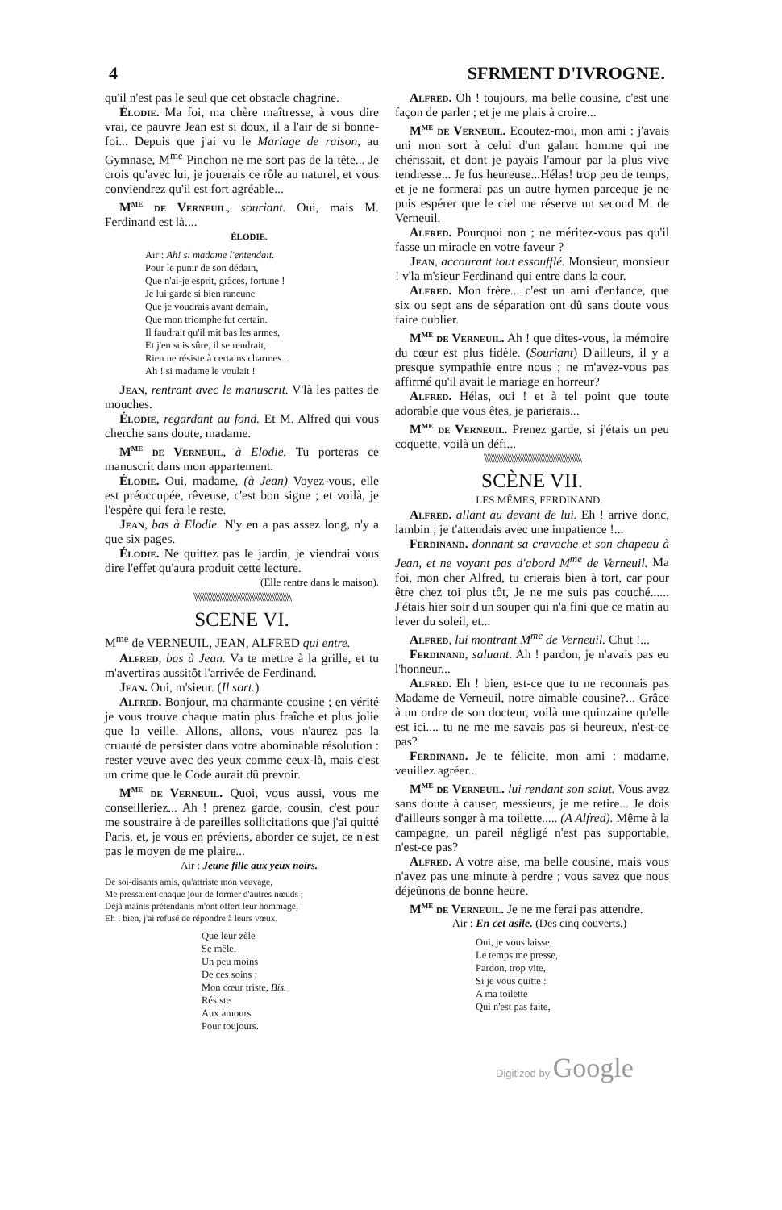4 SFRMENT D'IVROGNE.
qu'il n'est pas le seul que cet obstacle chagrine.
Élodie. Ma foi, ma chère maîtresse, à vous dire vrai, ce pauvre Jean est si doux, il a l'air de si bonne-foi... Depuis que j'ai vu le Mariage de raison, au Gymnase, M<sup>me</sup> Pinchon ne me sort pas de la tête... Je crois qu'avec lui, je jouerais ce rôle au naturel, et vous conviendrez qu'il est fort agréable...
M<sup>me</sup> de Verneuil, souriant. Oui, mais M. Ferdinand est là....
ÉLODIE.
Air : Ah! si madame l'entendait.
Pour le punir de son dédain,
Que n'ai-je esprit, grâces, fortune !
Je lui garde si bien rancune
Que je voudrais avant demain,
Que mon triomphe fut certain.
Il faudrait qu'il mit bas les armes,
Et j'en suis sûre, il se rendrait,
Rien ne résiste à certains charmes...
Ah ! si madame le voulait !
Jean, rentrant avec le manuscrit. V'là les pattes de mouches.
Élodie, regardant au fond. Et M. Alfred qui vous cherche sans doute, madame.
M<sup>me</sup> de Verneuil, à Elodie. Tu porteras ce manuscrit dans mon appartement.
Élodie. Oui, madame, (à Jean) Voyez-vous, elle est préoccupée, rêveuse, c'est bon signe ; et voilà, je l'espère qui fera le reste.
Jean, bas à Elodie. N'y en a pas assez long, n'y a que six pages.
Élodie. Ne quittez pas le jardin, je viendrai vous dire l'effet qu'aura produit cette lecture.
(Elle rentre dans le maison).
\\\\\\\\\\\\\\\\\\\\\\\\\\\\\\\\\\\\\\\\\\\\\\\\\\\\
SCENE VI.
M<sup>me</sup> de VERNEUIL, JEAN, ALFRED qui entre.
Alfred, bas à Jean. Va te mettre à la grille, et tu m'avertiras aussitôt l'arrivée de Ferdinand.
Jean. Oui, m'sieur. (Il sort.)
Alfred. Bonjour, ma charmante cousine ; en vérité je vous trouve chaque matin plus fraîche et plus jolie que la veille. Allons, allons, vous n'aurez pas la cruauté de persister dans votre abominable résolution : rester veuve avec des yeux comme ceux-là, mais c'est un crime que le Code aurait dû prevoir.
M<sup>me</sup> de Verneuil. Quoi, vous aussi, vous me conseilleriez... Ah ! prenez garde, cousin, c'est pour me soustraire à de pareilles sollicitations que j'ai quitté Paris, et, je vous en préviens, aborder ce sujet, ce n'est pas le moyen de me plaire...
Air : Jeune fille aux yeux noirs.
De soi-disants amis, qu'attriste mon veuvage,
Me pressaient chaque jour de former d'autres nœuds ;
Déjà maints prétendants m'ont offert leur hommage,
Eh ! bien, j'ai refusé de répondre à leurs vœux.
Que leur zèle
Se mêle,
Un peu moins
De ces soins ;
Mon cœur triste, Bis.
Résiste
Aux amours
Pour toujours.
Alfred. Oh ! toujours, ma belle cousine, c'est une façon de parler ; et je me plais à croire...
M<sup>me</sup> de Verneuil. Ecoutez-moi, mon ami : j'avais uni mon sort à celui d'un galant homme qui me chérissait, et dont je payais l'amour par la plus vive tendresse... Je fus heureuse...Hélas! trop peu de temps, et je ne formerai pas un autre hymen parceque je ne puis espérer que le ciel me réserve un second M. de Verneuil.
Alfred. Pourquoi non ; ne méritez-vous pas qu'il fasse un miracle en votre faveur ?
Jean, accourant tout essoufflé. Monsieur, monsieur ! v'la m'sieur Ferdinand qui entre dans la cour.
Alfred. Mon frère... c'est un ami d'enfance, que six ou sept ans de séparation ont dû sans doute vous faire oublier.
M<sup>me</sup> de Verneuil. Ah ! que dites-vous, la mémoire du cœur est plus fidèle. (Souriant) D'ailleurs, il y a presque sympathie entre nous ; ne m'avez-vous pas affirmé qu'il avait le mariage en horreur?
Alfred. Hélas, oui ! et à tel point que toute adorable que vous êtes, je parierais...
M<sup>me</sup> de Verneuil. Prenez garde, si j'étais un peu coquette, voilà un défi...
\\\\\\\\\\\\\\\\\\\\\\\\\\\\\\\\\\\\\\\\\\\\\\\\\\\\
SCÈNE VII.
LES MÊMES, FERDINAND.
Alfred. allant au devant de lui. Eh ! arrive donc, lambin ; je t'attendais avec une impatience !...
Ferdinand. donnant sa cravache et son chapeau à Jean, et ne voyant pas d'abord M<sup>me</sup> de Verneuil. Ma foi, mon cher Alfred, tu crierais bien à tort, car pour être chez toi plus tôt, Je ne me suis pas couché...... J'étais hier soir d'un souper qui n'a fini que ce matin au lever du soleil, et...
Alfred, lui montrant M<sup>me</sup> de Verneuil. Chut !...
Ferdinand, saluant. Ah ! pardon, je n'avais pas eu l'honneur...
Alfred. Eh ! bien, est-ce que tu ne reconnais pas Madame de Verneuil, notre aimable cousine?... Grâce à un ordre de son docteur, voilà une quinzaine qu'elle est ici.... tu ne me me savais pas si heureux, n'est-ce pas?
Ferdinand. Je te félicite, mon ami : madame, veuillez agréer...
M<sup>me</sup> de Verneuil. lui rendant son salut. Vous avez sans doute à causer, messieurs, je me retire... Je dois d'ailleurs songer à ma toilette..... (A Alfred). Même à la campagne, un pareil négligé n'est pas supportable, n'est-ce pas?
Alfred. A votre aise, ma belle cousine, mais vous n'avez pas une minute à perdre ; vous savez que nous déjeûnons de bonne heure.
M<sup>me</sup> de Verneuil. Je ne me ferai pas attendre.
Air : En cet asile. (Des cinq couverts.)
Oui, je vous laisse,
Le temps me presse,
Pardon, trop vite,
Si je vous quitte :
A ma toilette
Qui n'est pas faite,
Digitized by Google